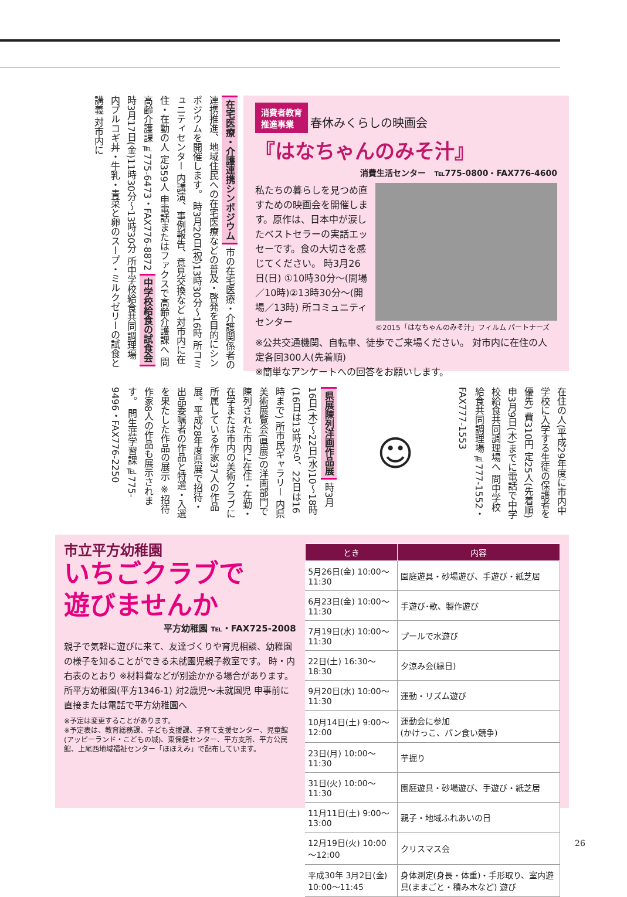消費者教育
推進事業 春休みくらしの映画会
『はなちゃんのみそ汁』
消費生活センター　℡775-0800・FAX776-4600
私たちの暮らしを見つめ直すための映画会を開催します。原作は、日本中が涙したベストセラーの実話エッセーです。食の大切さを感じてください。 時3月26日(日) ①10時30分～(開場／10時)②13時30分～(開場／13時) 所コミュニティセンター
©2015「はなちゃんのみそ汁」フィルム パートナーズ
※公共交通機関、自転車、徒歩でご来場ください。 対市内に在住の人 定各回300人(先着順)
※簡単なアンケートへの回答をお願いします。
在宅医療・介護連携シンポジウム 市の在宅医療・介護関係者の連携推進、地域住民への在宅医療などの普及・啓発を目的にシンポジウムを開催します。 時3月20日(祝)13時30分～16時 所コミュニティセンター 内講演、事例報告、意見交換など 対市内に在住・在勤の人 定359人 申電話またはファクスで高齢介護課へ 問高齢介護課℡775-6473・FAX776-8872 中学校給食の試食会 時3月17日(金)11時30分～13時30分 所中学校給食共同調理場 内プルコギ丼・牛乳・青菜と卵のスープ・ミルクゼリーの試食と講義 対市内に
在住の人(平成29年度に市内中学校に入学する生徒の保護者を優先) 費310円 定25人(先着順) 申3月9日(木)までに電話で中学校給食共同調理場へ 問中学校給食共同調理場℡777-1552・FAX777-1553
☺
県展陳列洋画作品展 時3月16日(木)～22日(水)10～18時(16日は13時から、22日は16時まで) 所市民ギャラリー 内県美術展覧会(県展)の洋画部門で陳列された市内に在住・在勤・在学または市内の美術クラブに所属している作家37人の作品展。平成28年度県展で招待・出品委嘱者の作品と特選・入選を果たした作品の展示 ※招待作家8人の作品も展示されます。 問生涯学習課℡775-9496・FAX776-2250
市立平方幼稚園
いちごクラブで
遊びませんか
平方幼稚園 ℡・FAX725-2008
親子で気軽に遊びに来て、友達づくりや育児相談、幼稚園の様子を知ることができる未就園児親子教室です。 時・内右表のとおり ※材料費などが別途かかる場合があります。 所平方幼稚園(平方1346-1) 対2歳児～未就園児 申事前に直接または電話で平方幼稚園へ
※予定は変更することがあります。
※予定表は、教育総務課、子ども支援課、子育て支援センター、児童館(アッピーランド・こどもの城)、東保健センター、平方支所、平方公民館、上尾西地域福祉センター「ほほえみ」で配布しています。
| とき | 内容 |
| --- | --- |
| 5月26日(金) 10:00～11:30 | 園庭遊具・砂場遊び、手遊び・紙芝居 |
| 6月23日(金) 10:00～11:30 | 手遊び･歌、製作遊び |
| 7月19日(水) 10:00～11:30 | プールで水遊び |
| 22日(土) 16:30～18:30 | 夕涼み会(縁日) |
| 9月20日(水) 10:00～11:30 | 運動・リズム遊び |
| 10月14日(土) 9:00～12:00 | 運動会に参加 (かけっこ、パン食い競争) |
| 23日(月) 10:00～11:30 | 芋掘り |
| 31日(火) 10:00～11:30 | 園庭遊具・砂場遊び、手遊び・紙芝居 |
| 11月11日(土) 9:00～13:00 | 親子・地域ふれあいの日 |
| 12月19日(火) 10:00～12:00 | クリスマス会 |
| 平成30年 3月2日(金) 10:00～11:45 | 身体測定(身長・体重)・手形取り、室内遊具(ままごと・積み木など) 遊び |
26